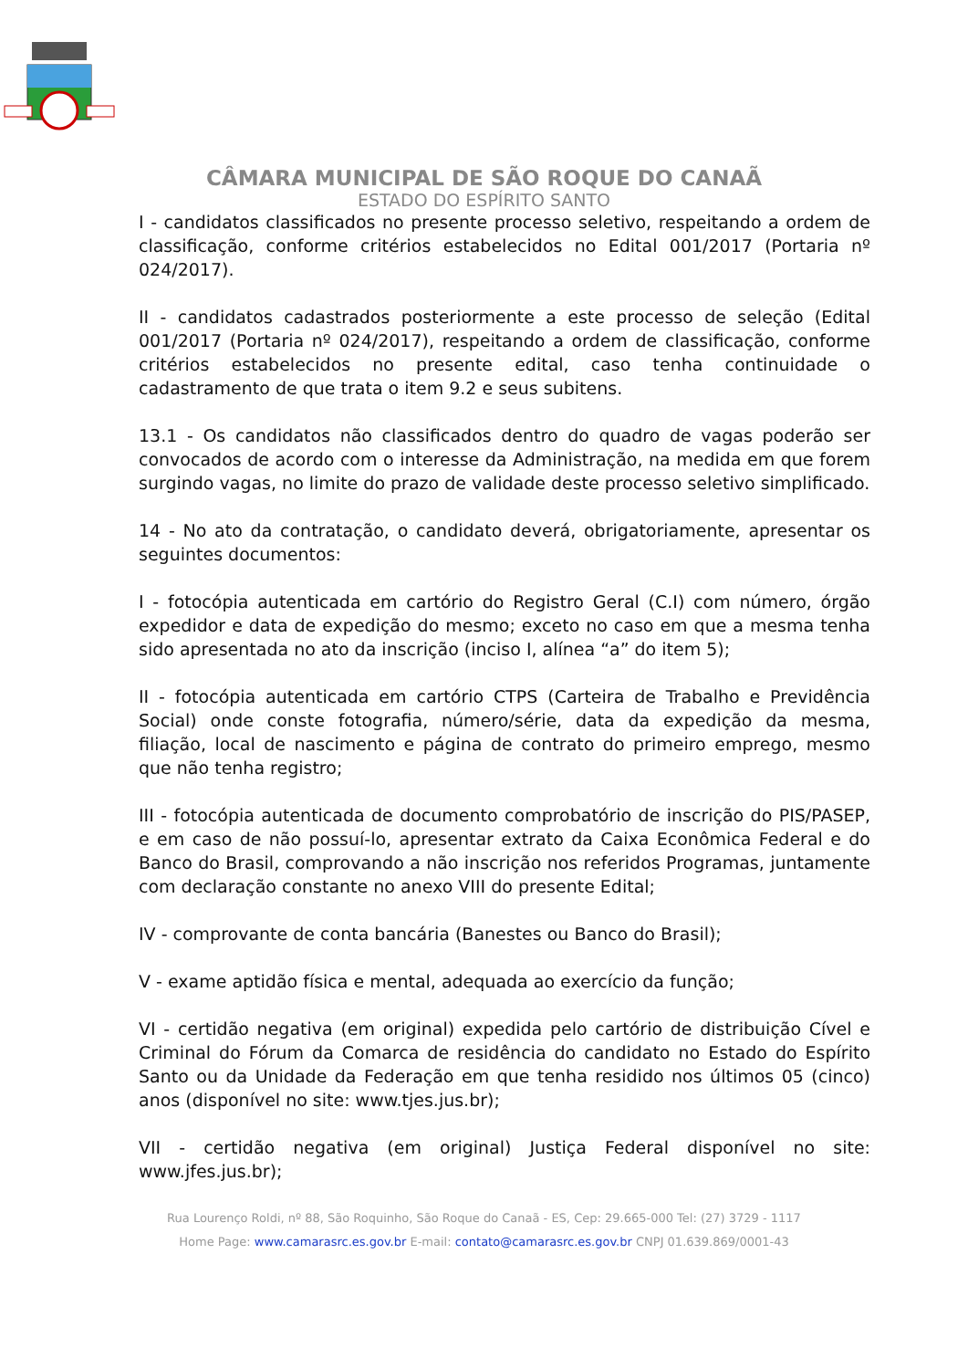CÂMARA MUNICIPAL DE SÃO ROQUE DO CANAÃ
ESTADO DO ESPÍRITO SANTO
I - candidatos classificados no presente processo seletivo, respeitando a ordem de classificação, conforme critérios estabelecidos no Edital 001/2017 (Portaria nº 024/2017).
II - candidatos cadastrados posteriormente a este processo de seleção (Edital 001/2017 (Portaria nº 024/2017), respeitando a ordem de classificação, conforme critérios estabelecidos no presente edital, caso tenha continuidade o cadastramento de que trata o item 9.2 e seus subitens.
13.1 - Os candidatos não classificados dentro do quadro de vagas poderão ser convocados de acordo com o interesse da Administração, na medida em que forem surgindo vagas, no limite do prazo de validade deste processo seletivo simplificado.
14 - No ato da contratação, o candidato deverá, obrigatoriamente, apresentar os seguintes documentos:
I - fotocópia autenticada em cartório do Registro Geral (C.I) com número, órgão expedidor e data de expedição do mesmo; exceto no caso em que a mesma tenha sido apresentada no ato da inscrição (inciso I, alínea “a” do item 5);
II - fotocópia autenticada em cartório CTPS (Carteira de Trabalho e Previdência Social) onde conste fotografia, número/série, data da expedição da mesma, filiação, local de nascimento e página de contrato do primeiro emprego, mesmo que não tenha registro;
III - fotocópia autenticada de documento comprobatório de inscrição do PIS/PASEP, e em caso de não possuí-lo, apresentar extrato da Caixa Econômica Federal e do Banco do Brasil, comprovando a não inscrição nos referidos Programas, juntamente com declaração constante no anexo VIII do presente Edital;
IV - comprovante de conta bancária (Banestes ou Banco do Brasil);
V - exame aptidão física e mental, adequada ao exercício da função;
VI - certidão negativa (em original) expedida pelo cartório de distribuição Cível e Criminal do Fórum da Comarca de residência do candidato no Estado do Espírito Santo ou da Unidade da Federação em que tenha residido nos últimos 05 (cinco) anos (disponível no site: www.tjes.jus.br);
VII - certidão negativa (em original) Justiça Federal disponível no site: www.jfes.jus.br);
Rua Lourenço Roldi, nº 88, São Roquinho, São Roque do Canaã - ES, Cep: 29.665-000 Tel: (27) 3729 - 1117
Home Page: www.camarasrc.es.gov.br E-mail: contato@camarasrc.es.gov.br CNPJ 01.639.869/0001-43